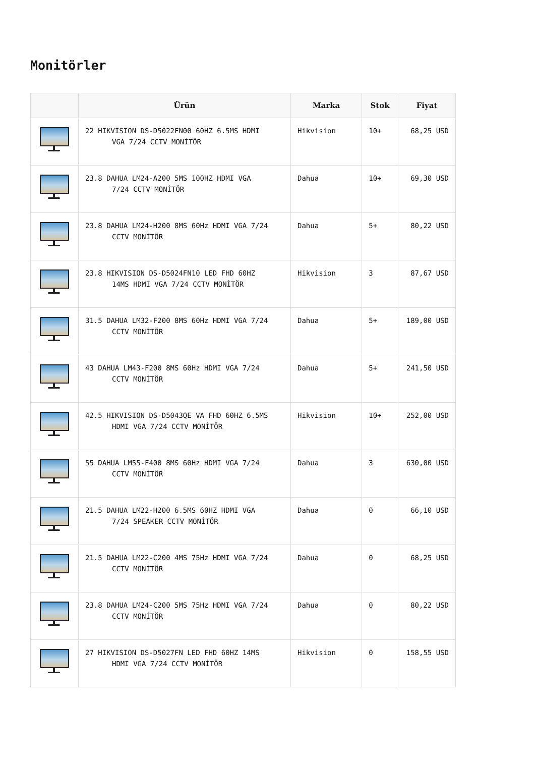Monitörler
| | Ürün | Marka | Stok | Fiyat |
| --- | --- | --- | --- | --- |
| | 22 HIKVISION DS-D5022FN00 60HZ 6.5MS HDMI VGA 7/24 CCTV MONİTÖR | Hikvision | 10+ | 68,25 USD |
| | 23.8 DAHUA LM24-A200 5MS 100HZ HDMI VGA 7/24 CCTV MONİTÖR | Dahua | 10+ | 69,30 USD |
| | 23.8 DAHUA LM24-H200 8MS 60Hz HDMI VGA 7/24 CCTV MONİTÖR | Dahua | 5+ | 80,22 USD |
| | 23.8 HIKVISION DS-D5024FN10 LED FHD 60HZ 14MS HDMI VGA 7/24 CCTV MONİTÖR | Hikvision | 3 | 87,67 USD |
| | 31.5 DAHUA LM32-F200 8MS 60Hz HDMI VGA 7/24 CCTV MONİTÖR | Dahua | 5+ | 189,00 USD |
| | 43 DAHUA LM43-F200 8MS 60Hz HDMI VGA 7/24 CCTV MONİTÖR | Dahua | 5+ | 241,50 USD |
| | 42.5 HIKVISION DS-D5043QE VA FHD 60HZ 6.5MS HDMI VGA 7/24 CCTV MONİTÖR | Hikvision | 10+ | 252,00 USD |
| | 55 DAHUA LM55-F400 8MS 60Hz HDMI VGA 7/24 CCTV MONİTÖR | Dahua | 3 | 630,00 USD |
| | 21.5 DAHUA LM22-H200 6.5MS 60HZ HDMI VGA 7/24 SPEAKER CCTV MONİTÖR | Dahua | 0 | 66,10 USD |
| | 21.5 DAHUA LM22-C200 4MS 75Hz HDMI VGA 7/24 CCTV MONİTÖR | Dahua | 0 | 68,25 USD |
| | 23.8 DAHUA LM24-C200 5MS 75Hz HDMI VGA 7/24 CCTV MONİTÖR | Dahua | 0 | 80,22 USD |
| | 27 HIKVISION DS-D5027FN LED FHD 60HZ 14MS HDMI VGA 7/24 CCTV MONİTÖR | Hikvision | 0 | 158,55 USD |